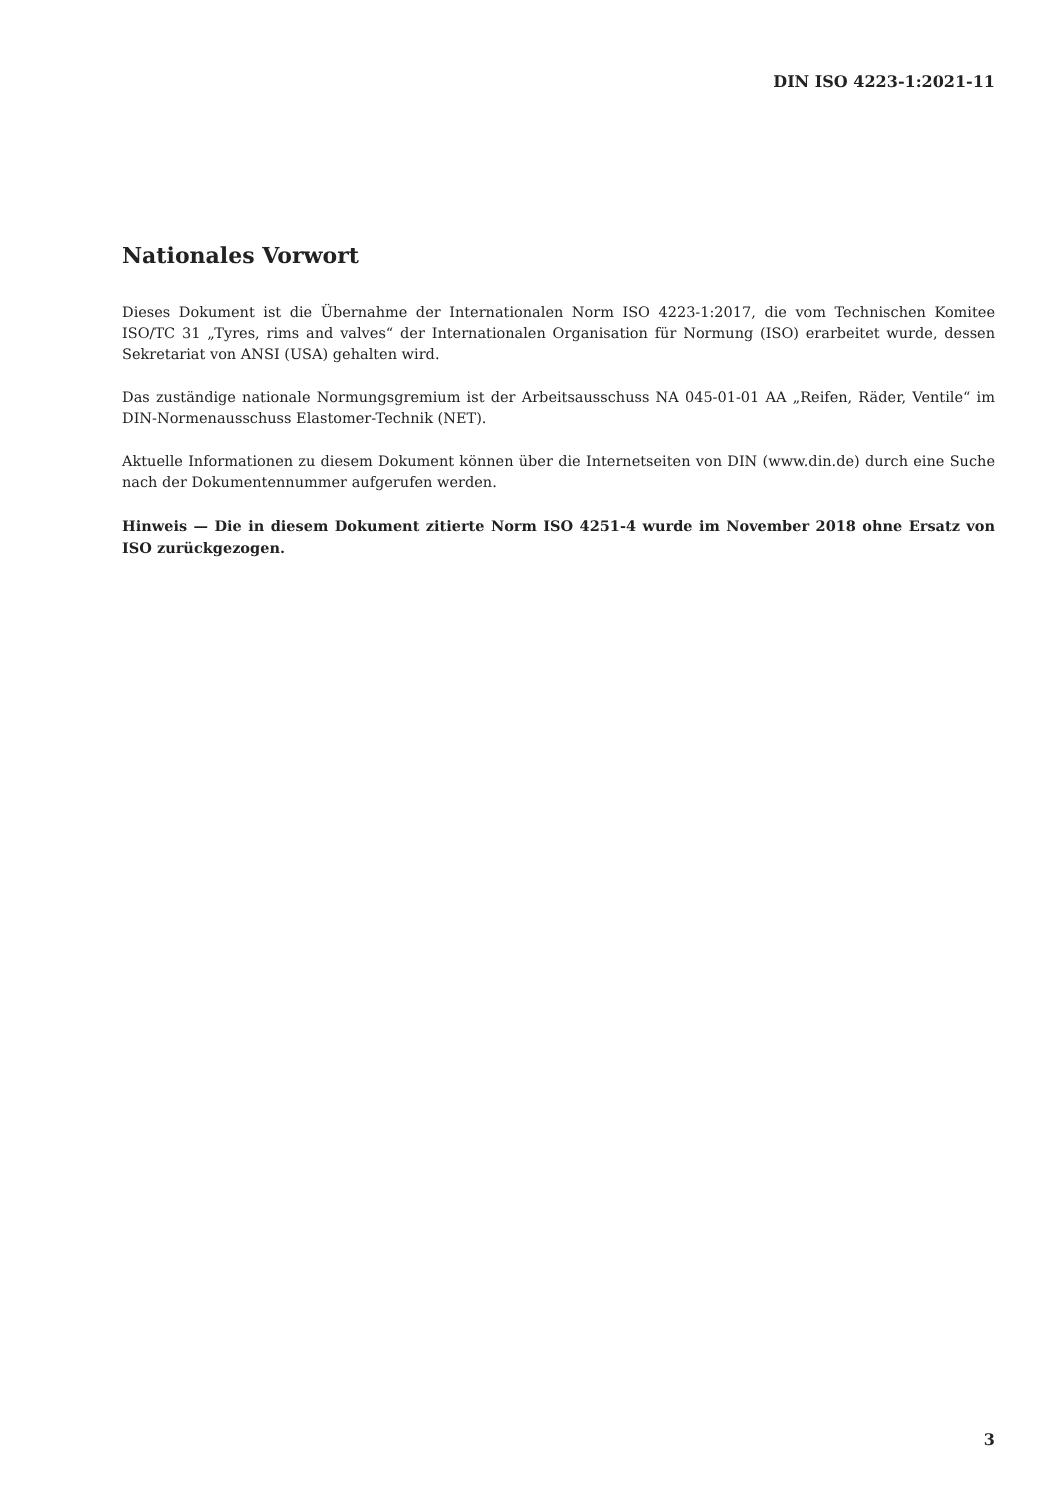DIN ISO 4223-1:2021-11
Nationales Vorwort
Dieses Dokument ist die Übernahme der Internationalen Norm ISO 4223-1:2017, die vom Technischen Komitee ISO/TC 31 „Tyres, rims and valves“ der Internationalen Organisation für Normung (ISO) erarbeitet wurde, dessen Sekretariat von ANSI (USA) gehalten wird.
Das zuständige nationale Normungsgremium ist der Arbeitsausschuss NA 045-01-01 AA „Reifen, Räder, Ventile“ im DIN-Normenausschuss Elastomer-Technik (NET).
Aktuelle Informationen zu diesem Dokument können über die Internetseiten von DIN (www.din.de) durch eine Suche nach der Dokumentennummer aufgerufen werden.
Hinweis — Die in diesem Dokument zitierte Norm ISO 4251-4 wurde im November 2018 ohne Ersatz von ISO zurückgezogen.
3